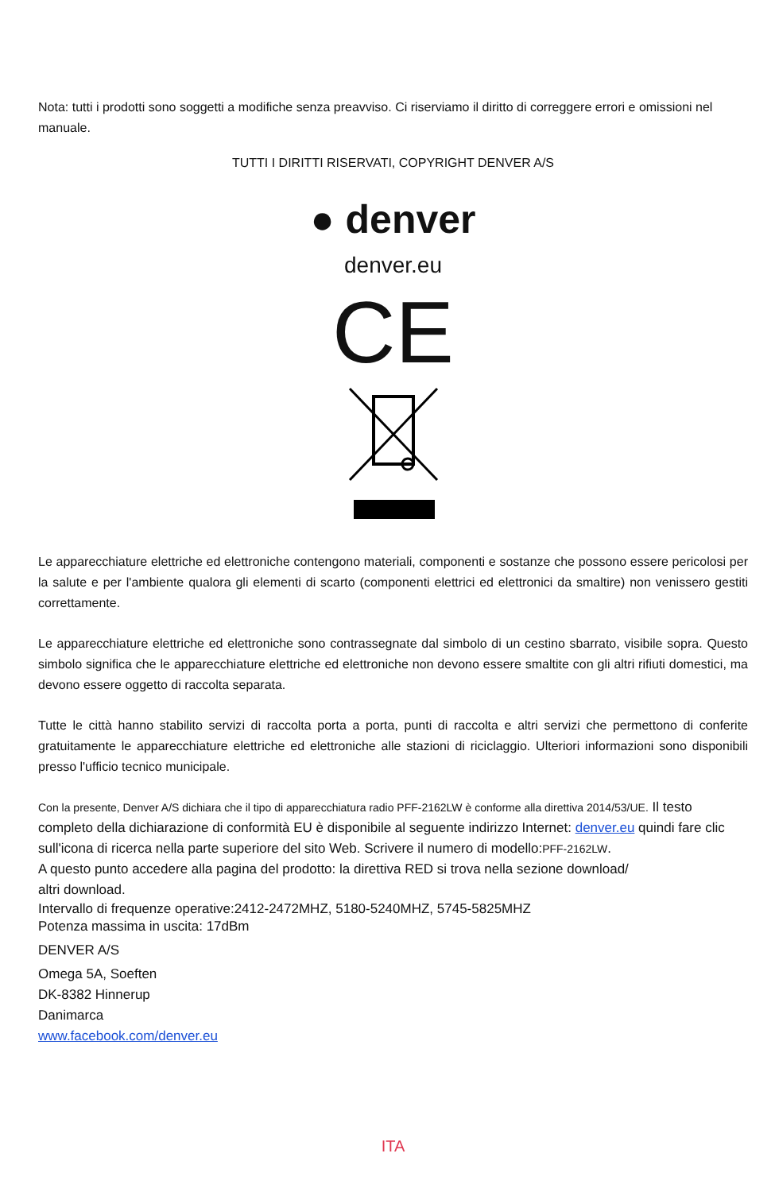Nota: tutti i prodotti sono soggetti a modifiche senza preavviso. Ci riserviamo il diritto di correggere errori e omissioni nel manuale.
TUTTI I DIRITTI RISERVATI, COPYRIGHT DENVER A/S
● denver
denver.eu
CE
Le apparecchiature elettriche ed elettroniche contengono materiali, componenti e sostanze che possono essere pericolosi per la salute e per l'ambiente qualora gli elementi di scarto (componenti elettrici ed elettronici da smaltire) non venissero gestiti correttamente.
Le apparecchiature elettriche ed elettroniche sono contrassegnate dal simbolo di un cestino sbarrato, visibile sopra. Questo simbolo significa che le apparecchiature elettriche ed elettroniche non devono essere smaltite con gli altri rifiuti domestici, ma devono essere oggetto di raccolta separata.
Tutte le città hanno stabilito servizi di raccolta porta a porta, punti di raccolta e altri servizi che permettono di conferite gratuitamente le apparecchiature elettriche ed elettroniche alle stazioni di riciclaggio. Ulteriori informazioni sono disponibili presso l'ufficio tecnico municipale.
Con la presente, Denver A/S dichiara che il tipo di apparecchiatura radio PFF-2162LW è conforme alla direttiva 2014/53/UE. Il testo completo della dichiarazione di conformità EU è disponibile al seguente indirizzo Internet: denver.eu quindi fare clic sull'icona di ricerca nella parte superiore del sito Web. Scrivere il numero di modello:PFF-2162LW.
A questo punto accedere alla pagina del prodotto: la direttiva RED si trova nella sezione download/
altri download.
Intervallo di frequenze operative:2412-2472MHZ, 5180-5240MHZ, 5745-5825MHZ
Potenza massima in uscita: 17dBm
DENVER A/S
Omega 5A, Soeften
DK-8382 Hinnerup
Danimarca
www.facebook.com/denver.eu
ITA